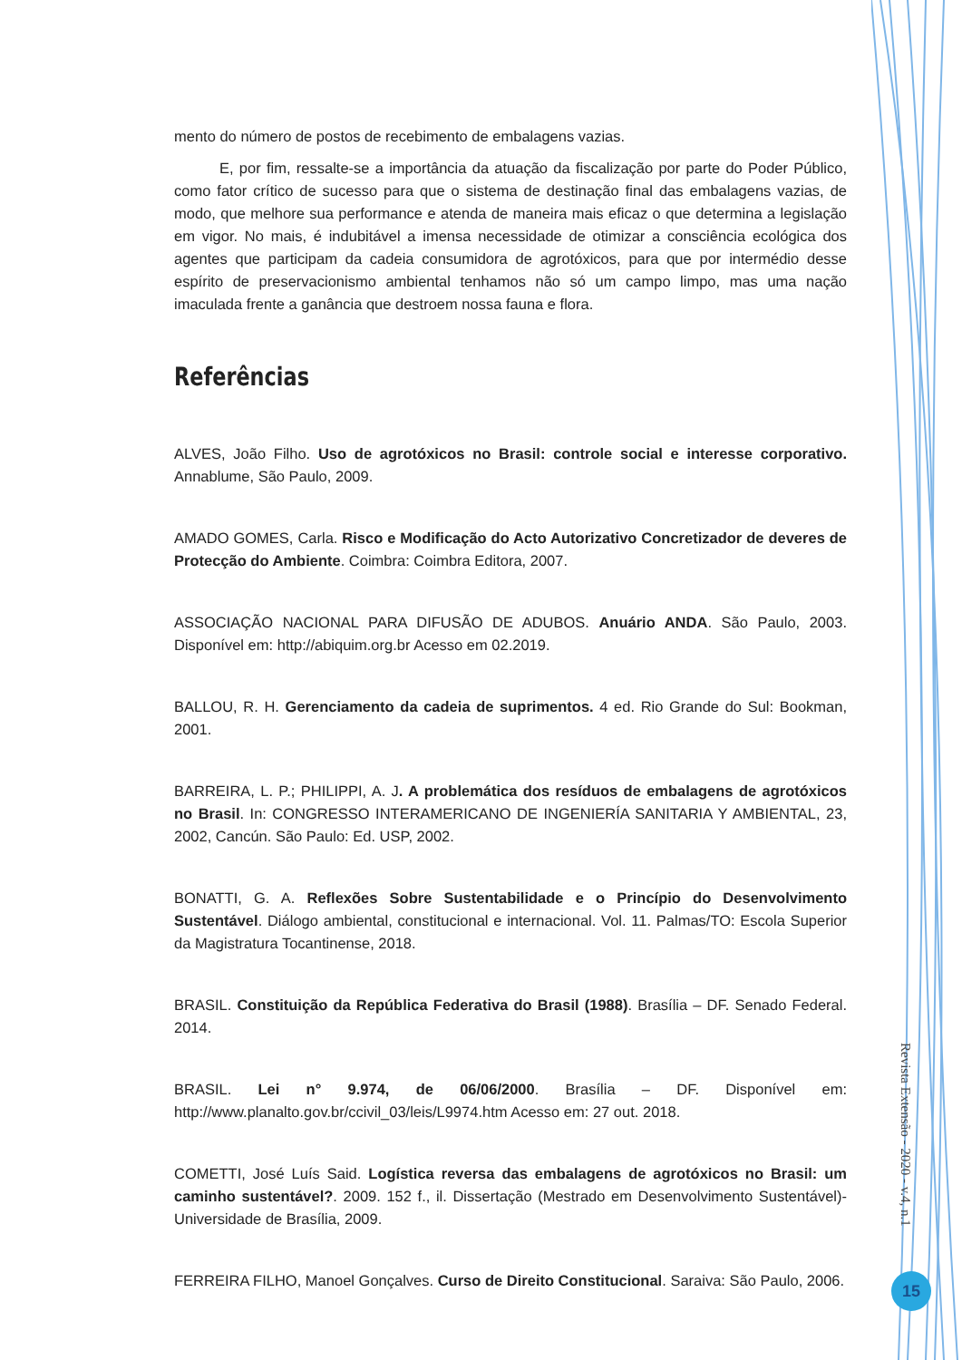mento do número de postos de recebimento de embalagens vazias.
E, por fim, ressalte-se a importância da atuação da fiscalização por parte do Poder Público, como fator crítico de sucesso para que o sistema de destinação final das embalagens vazias, de modo, que melhore sua performance e atenda de maneira mais eficaz o que determina a legislação em vigor. No mais, é indubitável a imensa necessidade de otimizar a consciência ecológica dos agentes que participam da cadeia consumidora de agrotóxicos, para que por intermédio desse espírito de preservacionismo ambiental tenhamos não só um campo limpo, mas uma nação imaculada frente a ganância que destroem nossa fauna e flora.
Referências
ALVES, João Filho. Uso de agrotóxicos no Brasil: controle social e interesse corporativo. Annablume, São Paulo, 2009.
AMADO GOMES, Carla. Risco e Modificação do Acto Autorizativo Concretizador de deveres de Protecção do Ambiente. Coimbra: Coimbra Editora, 2007.
ASSOCIAÇÃO NACIONAL PARA DIFUSÃO DE ADUBOS. Anuário ANDA. São Paulo, 2003. Disponível em: http://abiquim.org.br Acesso em 02.2019.
BALLOU, R. H. Gerenciamento da cadeia de suprimentos. 4 ed. Rio Grande do Sul: Bookman, 2001.
BARREIRA, L. P.; PHILIPPI, A. J. A problemática dos resíduos de embalagens de agrotóxicos no Brasil. In: CONGRESSO INTERAMERICANO DE INGENIERÍA SANITARIA Y AMBIENTAL, 23, 2002, Cancún. São Paulo: Ed. USP, 2002.
BONATTI, G. A. Reflexões Sobre Sustentabilidade e o Princípio do Desenvolvimento Sustentável. Diálogo ambiental, constitucional e internacional. Vol. 11. Palmas/TO: Escola Superior da Magistratura Tocantinense, 2018.
BRASIL. Constituição da República Federativa do Brasil (1988). Brasília – DF. Senado Federal. 2014.
BRASIL. Lei n° 9.974, de 06/06/2000. Brasília – DF. Disponível em: http://www.planalto.gov.br/ccivil_03/leis/L9974.htm Acesso em: 27 out. 2018.
COMETTI, José Luís Said. Logística reversa das embalagens de agrotóxicos no Brasil: um caminho sustentável?. 2009. 152 f., il. Dissertação (Mestrado em Desenvolvimento Sustentável)-Universidade de Brasília, 2009.
FERREIRA FILHO, Manoel Gonçalves. Curso de Direito Constitucional. Saraiva: São Paulo, 2006.
Revista Extensão - 2020 - v.4, n.1
15